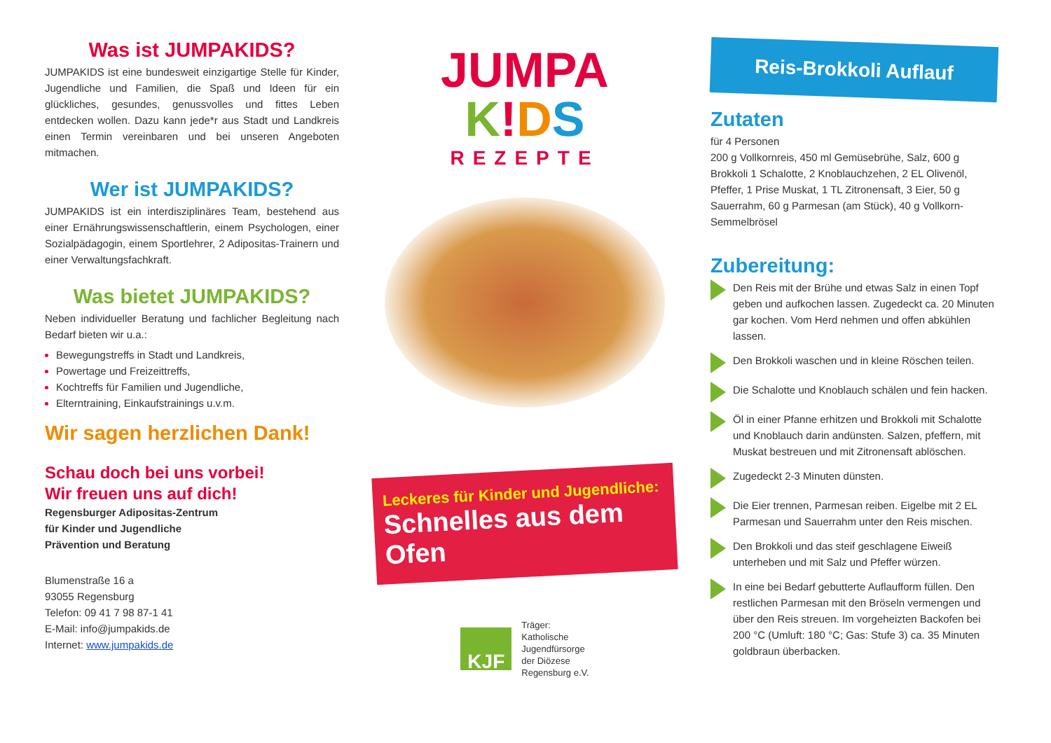Was ist JUMPAKIDS?
JUMPAKIDS ist eine bundesweit einzigartige Stelle für Kinder, Jugendliche und Familien, die Spaß und Ideen für ein glückliches, gesundes, genussvolles und fittes Leben entdecken wollen. Dazu kann jede*r aus Stadt und Landkreis einen Termin vereinbaren und bei unseren Angeboten mitmachen.
Wer ist JUMPAKIDS?
JUMPAKIDS ist ein interdisziplinäres Team, bestehend aus einer Ernährungswissenschaftlerin, einem Psychologen, einer Sozialpädagogin, einem Sportlehrer, 2 Adipositas-Trainern und einer Verwaltungsfachkraft.
Was bietet JUMPAKIDS?
Neben individueller Beratung und fachlicher Begleitung nach Bedarf bieten wir u.a.:
Bewegungstreffs in Stadt und Landkreis,
Powertage und Freizeittreffs,
Kochtreffs für Familien und Jugendliche,
Elterntraining, Einkaufstrainings u.v.m.
Wir sagen herzlichen Dank!
Schau doch bei uns vorbei!
Wir freuen uns auf dich!
Regensburger Adipositas-Zentrum
für Kinder und Jugendliche
Prävention und Beratung
Blumenstraße 16 a
93055 Regensburg
Telefon: 09 41 7 98 87-1 41
E-Mail: info@jumpakids.de
Internet: www.jumpakids.de
JUMPA
K!DS
REZEPTE
Leckeres für Kinder und Jugendliche:
Schnelles aus dem Ofen
KJF
Träger:
Katholische
Jugendfürsorge
der Diözese
Regensburg e.V.
Reis-Brokkoli Auflauf
Zutaten
für 4 Personen
200 g Vollkornreis, 450 ml Gemüsebrühe, Salz, 600 g Brokkoli 1 Schalotte, 2 Knoblauchzehen, 2 EL Olivenöl, Pfeffer, 1 Prise Muskat, 1 TL Zitronensaft, 3 Eier, 50 g Sauerrahm, 60 g Parmesan (am Stück), 40 g Vollkorn-Semmelbrösel
Zubereitung:
Den Reis mit der Brühe und etwas Salz in einen Topf geben und aufkochen lassen. Zugedeckt ca. 20 Minuten gar kochen. Vom Herd nehmen und offen abkühlen lassen.
Den Brokkoli waschen und in kleine Röschen teilen.
Die Schalotte und Knoblauch schälen und fein hacken.
Öl in einer Pfanne erhitzen und Brokkoli mit Schalotte und Knoblauch darin andünsten. Salzen, pfeffern, mit Muskat bestreuen und mit Zitronensaft ablöschen.
Zugedeckt 2-3 Minuten dünsten.
Die Eier trennen, Parmesan reiben. Eigelbe mit 2 EL Parmesan und Sauerrahm unter den Reis mischen.
Den Brokkoli und das steif geschlagene Eiweiß unterheben und mit Salz und Pfeffer würzen.
In eine bei Bedarf gebutterte Auflaufform füllen. Den restlichen Parmesan mit den Bröseln vermengen und über den Reis streuen. Im vorgeheizten Backofen bei 200 °C (Umluft: 180 °C; Gas: Stufe 3) ca. 35 Minuten goldbraun überbacken.